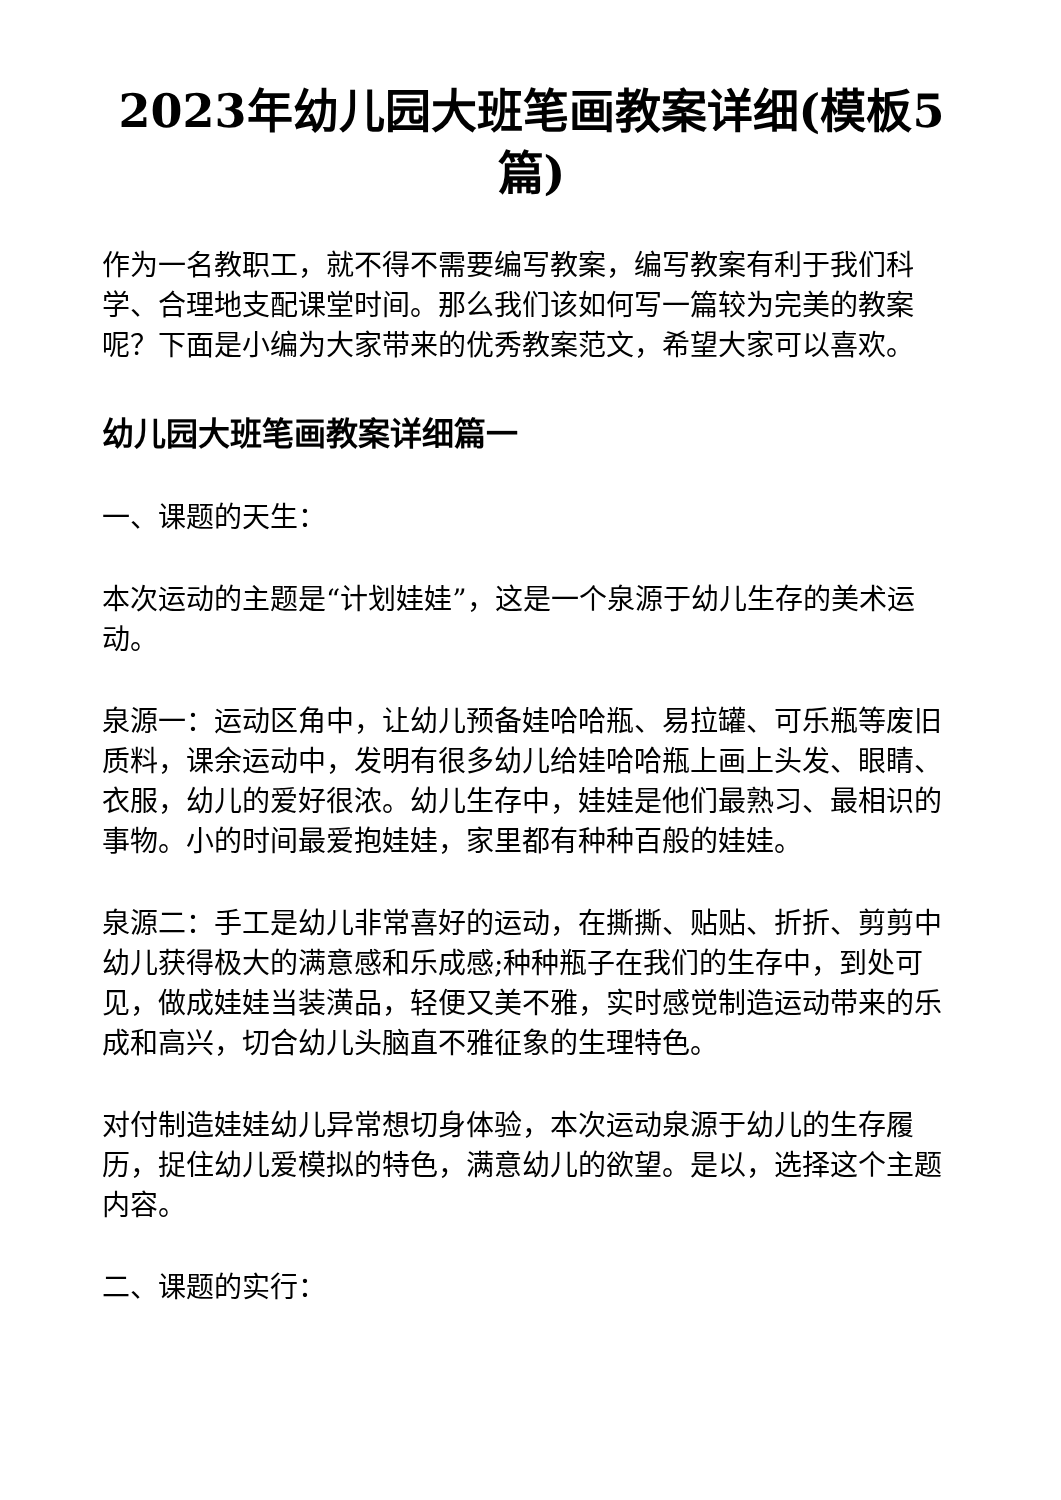2023年幼儿园大班笔画教案详细(模板5篇)
作为一名教职工，就不得不需要编写教案，编写教案有利于我们科学、合理地支配课堂时间。那么我们该如何写一篇较为完美的教案呢？下面是小编为大家带来的优秀教案范文，希望大家可以喜欢。
幼儿园大班笔画教案详细篇一
一、课题的天生：
本次运动的主题是“计划娃娃”，这是一个泉源于幼儿生存的美术运动。
泉源一：运动区角中，让幼儿预备娃哈哈瓶、易拉罐、可乐瓶等废旧质料，课余运动中，发明有很多幼儿给娃哈哈瓶上画上头发、眼睛、衣服，幼儿的爱好很浓。幼儿生存中，娃娃是他们最熟习、最相识的事物。小的时间最爱抱娃娃，家里都有种种百般的娃娃。
泉源二：手工是幼儿非常喜好的运动，在撕撕、贴贴、折折、剪剪中幼儿获得极大的满意感和乐成感;种种瓶子在我们的生存中，到处可见，做成娃娃当装潢品，轻便又美不雅，实时感觉制造运动带来的乐成和高兴，切合幼儿头脑直不雅征象的生理特色。
对付制造娃娃幼儿异常想切身体验，本次运动泉源于幼儿的生存履历，捉住幼儿爱模拟的特色，满意幼儿的欲望。是以，选择这个主题内容。
二、课题的实行：